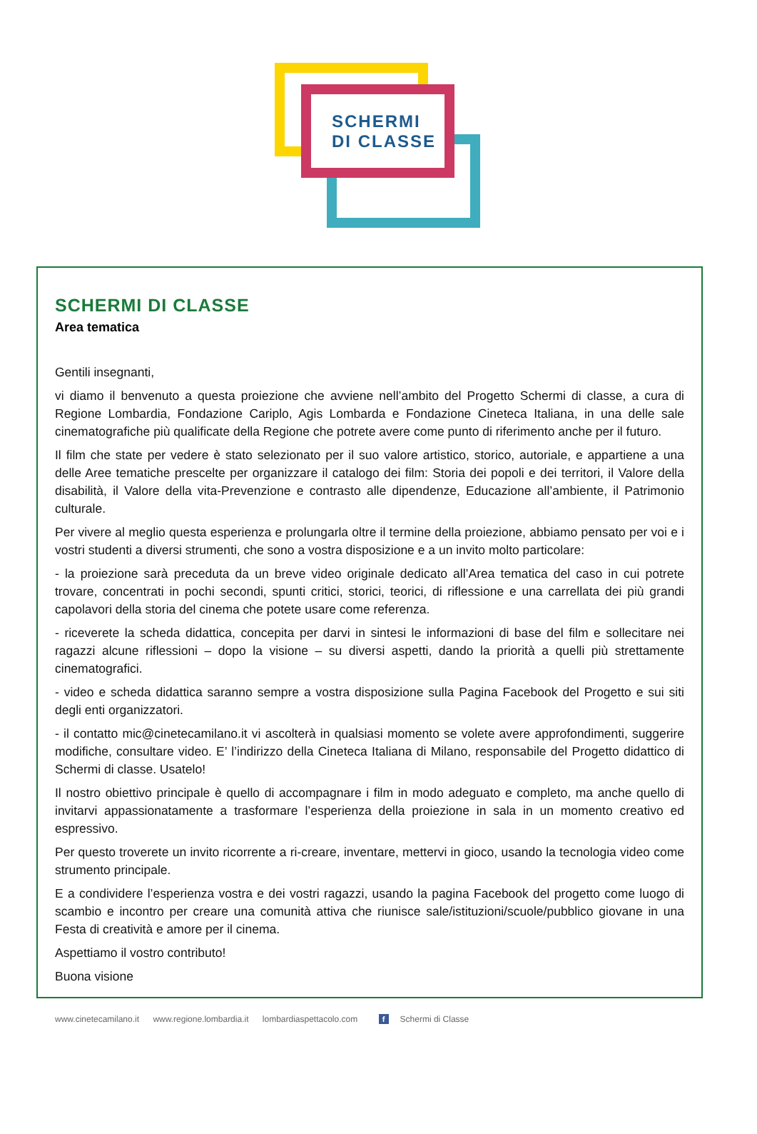SCHERMI
DI CLASSE
SCHERMI DI CLASSE
Area tematica
Gentili insegnanti,
vi diamo il benvenuto a questa proiezione che avviene nell’ambito del Progetto Schermi di classe, a cura di Regione Lombardia, Fondazione Cariplo, Agis Lombarda e Fondazione Cineteca Italiana, in una delle sale cinematografiche più qualificate della Regione che potrete avere come punto di riferimento anche per il futuro.
Il film che state per vedere è stato selezionato per il suo valore artistico, storico, autoriale, e appartiene a una delle Aree tematiche prescelte per organizzare il catalogo dei film: Storia dei popoli e dei territori, il Valore della disabilità, il Valore della vita-Prevenzione e contrasto alle dipendenze, Educazione all’ambiente, il Patrimonio culturale.
Per vivere al meglio questa esperienza e prolungarla oltre il termine della proiezione, abbiamo pensato per voi e i vostri studenti a diversi strumenti, che sono a vostra disposizione e a un invito molto particolare:
- la proiezione sarà preceduta da un breve video originale dedicato all’Area tematica del caso in cui potrete trovare, concentrati in pochi secondi, spunti critici, storici, teorici, di riflessione e una carrellata dei più grandi capolavori della storia del cinema che potete usare come referenza.
- riceverete la scheda didattica, concepita per darvi in sintesi le informazioni di base del film e sollecitare nei ragazzi alcune riflessioni – dopo la visione – su diversi aspetti, dando la priorità a quelli più strettamente cinematografici.
- video e scheda didattica saranno sempre a vostra disposizione sulla Pagina Facebook del Progetto e sui siti degli enti organizzatori.
- il contatto mic@cinetecamilano.it vi ascolterà in qualsiasi momento se volete avere approfondimenti, suggerire modifiche, consultare video. E’ l’indirizzo della Cineteca Italiana di Milano, responsabile del Progetto didattico di Schermi di classe. Usatelo!
Il nostro obiettivo principale è quello di accompagnare i film in modo adeguato e completo, ma anche quello di invitarvi appassionatamente a trasformare l’esperienza della proiezione in sala in un momento creativo ed espressivo.
Per questo troverete un invito ricorrente a ri-creare, inventare, mettervi in gioco, usando la tecnologia video come strumento principale.
E a condividere l’esperienza vostra e dei vostri ragazzi, usando la pagina Facebook del progetto come luogo di scambio e incontro per creare una comunità attiva che riunisce sale/istituzioni/scuole/pubblico giovane in una Festa di creatività e amore per il cinema.
Aspettiamo il vostro contributo!
Buona visione
www.cinetecamilano.it www.regione.lombardia.it lombardiaspettacolo.com f Schermi di Classe